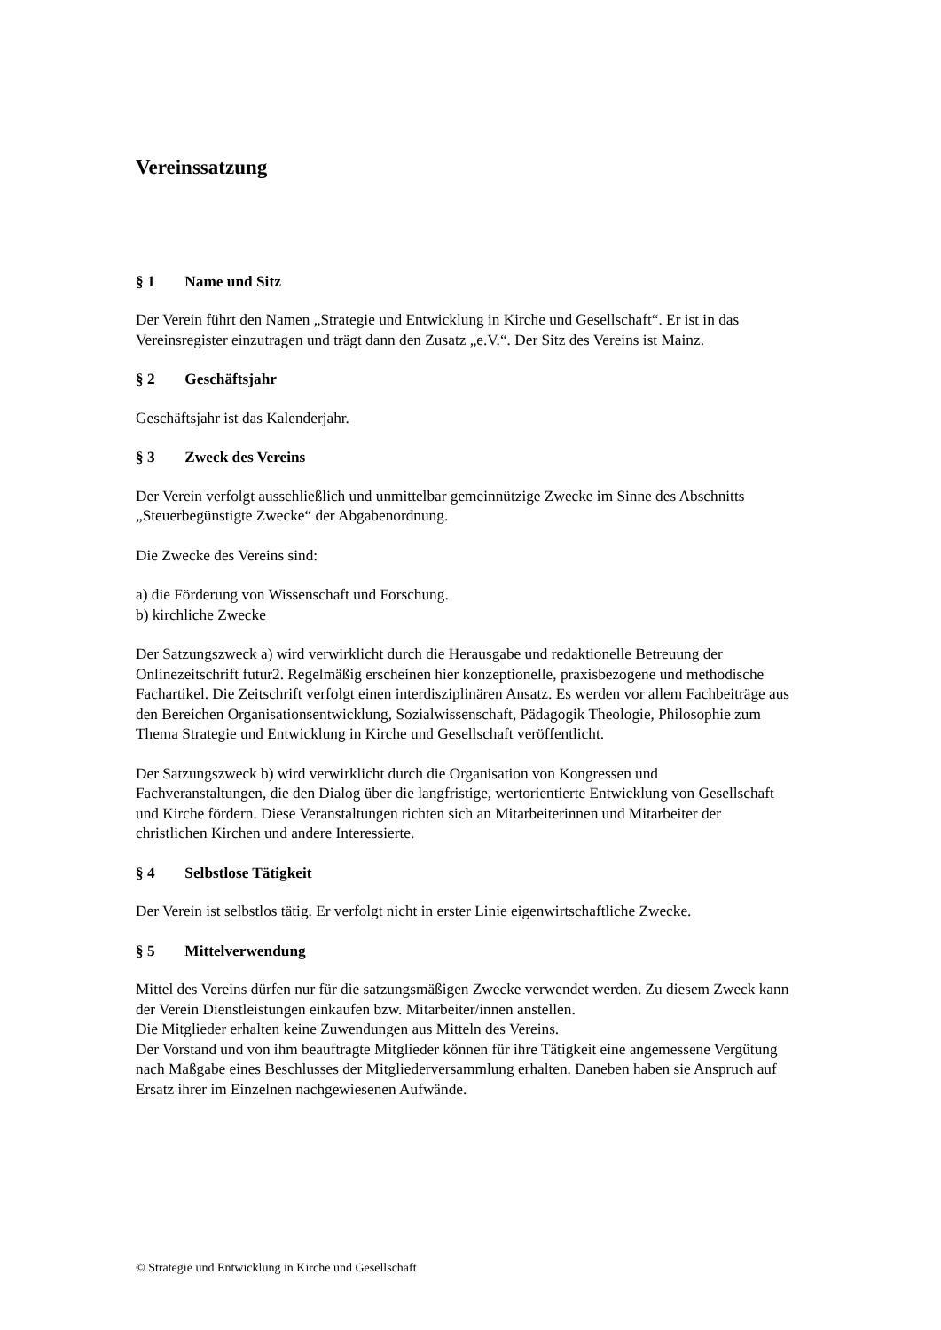Vereinssatzung
§ 1 Name und Sitz
Der Verein führt den Namen „Strategie und Entwicklung in Kirche und Gesellschaft“. Er ist in das Vereinsregister einzutragen und trägt dann den Zusatz „e.V.“. Der Sitz des Vereins ist Mainz.
§ 2 Geschäftsjahr
Geschäftsjahr ist das Kalenderjahr.
§ 3 Zweck des Vereins
Der Verein verfolgt ausschließlich und unmittelbar gemeinnützige Zwecke im Sinne des Abschnitts „Steuerbegünstigte Zwecke“ der Abgabenordnung.
Die Zwecke des Vereins sind:
a) die Förderung von Wissenschaft und Forschung.
b) kirchliche Zwecke
Der Satzungszweck a) wird verwirklicht durch die Herausgabe und redaktionelle Betreuung der Onlinezeitschrift futur2. Regelmäßig erscheinen hier konzeptionelle, praxisbezogene und methodische Fachartikel. Die Zeitschrift verfolgt einen interdisziplinären Ansatz. Es werden vor allem Fachbeiträge aus den Bereichen Organisationsentwicklung, Sozialwissenschaft, Pädagogik Theologie, Philosophie zum Thema Strategie und Entwicklung in Kirche und Gesellschaft veröffentlicht.
Der Satzungszweck b) wird verwirklicht durch die Organisation von Kongressen und Fachveranstaltungen, die den Dialog über die langfristige, wertorientierte Entwicklung von Gesellschaft und Kirche fördern. Diese Veranstaltungen richten sich an Mitarbeiterinnen und Mitarbeiter der christlichen Kirchen und andere Interessierte.
§ 4 Selbstlose Tätigkeit
Der Verein ist selbstlos tätig. Er verfolgt nicht in erster Linie eigenwirtschaftliche Zwecke.
§ 5 Mittelverwendung
Mittel des Vereins dürfen nur für die satzungsmäßigen Zwecke verwendet werden. Zu diesem Zweck kann der Verein Dienstleistungen einkaufen bzw. Mitarbeiter/innen anstellen.
Die Mitglieder erhalten keine Zuwendungen aus Mitteln des Vereins.
Der Vorstand und von ihm beauftragte Mitglieder können für ihre Tätigkeit eine angemessene Vergütung nach Maßgabe eines Beschlusses der Mitgliederversammlung erhalten. Daneben haben sie Anspruch auf Ersatz ihrer im Einzelnen nachgewiesenen Aufwände.
© Strategie und Entwicklung in Kirche und Gesellschaft